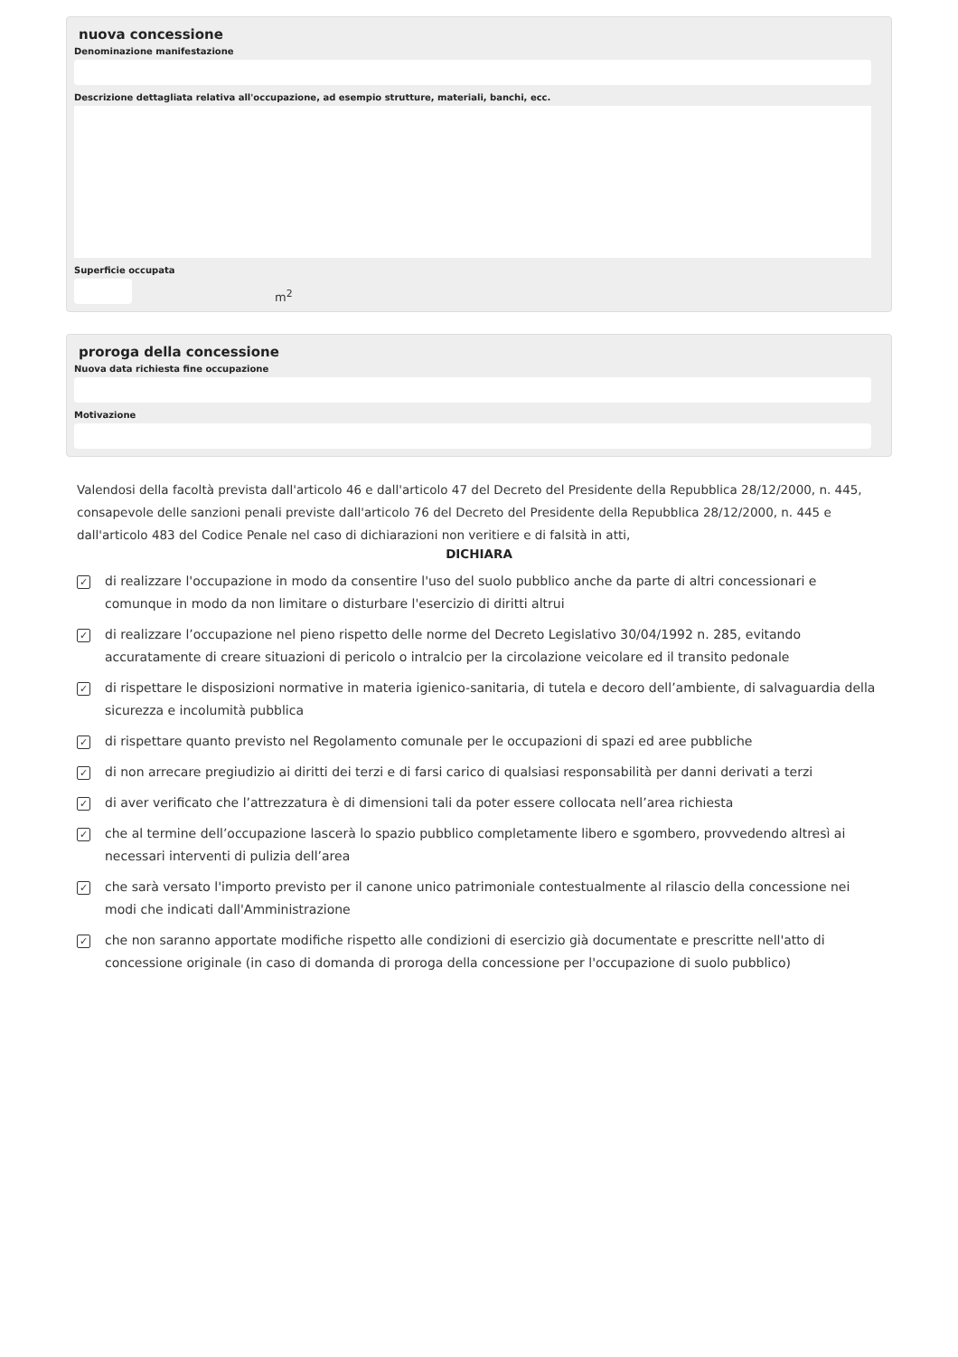nuova concessione
Denominazione manifestazione
Descrizione dettagliata relativa all'occupazione, ad esempio strutture, materiali, banchi, ecc.
Superficie occupata
m<sup>2</sup>
proroga della concessione
Nuova data richiesta fine occupazione
Motivazione
Valendosi della facoltà prevista dall'articolo 46 e dall'articolo 47 del Decreto del Presidente della Repubblica 28/12/2000, n. 445, consapevole delle sanzioni penali previste dall'articolo 76 del Decreto del Presidente della Repubblica 28/12/2000, n. 445 e dall'articolo 483 del Codice Penale nel caso di dichiarazioni non veritiere e di falsità in atti,
DICHIARA
✓
di realizzare l'occupazione in modo da consentire l'uso del suolo pubblico anche da parte di altri concessionari e comunque in modo da non limitare o disturbare l'esercizio di diritti altrui
✓
di realizzare l’occupazione nel pieno rispetto delle norme del Decreto Legislativo 30/04/1992 n. 285, evitando accuratamente di creare situazioni di pericolo o intralcio per la circolazione veicolare ed il transito pedonale
✓
di rispettare le disposizioni normative in materia igienico-sanitaria, di tutela e decoro dell’ambiente, di salvaguardia della sicurezza e incolumità pubblica
✓
di rispettare quanto previsto nel Regolamento comunale per le occupazioni di spazi ed aree pubbliche
✓
di non arrecare pregiudizio ai diritti dei terzi e di farsi carico di qualsiasi responsabilità per danni derivati a terzi
✓
di aver verificato che l’attrezzatura è di dimensioni tali da poter essere collocata nell’area richiesta
✓
che al termine dell’occupazione lascerà lo spazio pubblico completamente libero e sgombero, provvedendo altresì ai necessari interventi di pulizia dell’area
✓
che sarà versato l'importo previsto per il canone unico patrimoniale contestualmente al rilascio della concessione nei modi che indicati dall'Amministrazione
✓
che non saranno apportate modifiche rispetto alle condizioni di esercizio già documentate e prescritte nell'atto di concessione originale (in caso di domanda di proroga della concessione per l'occupazione di suolo pubblico)